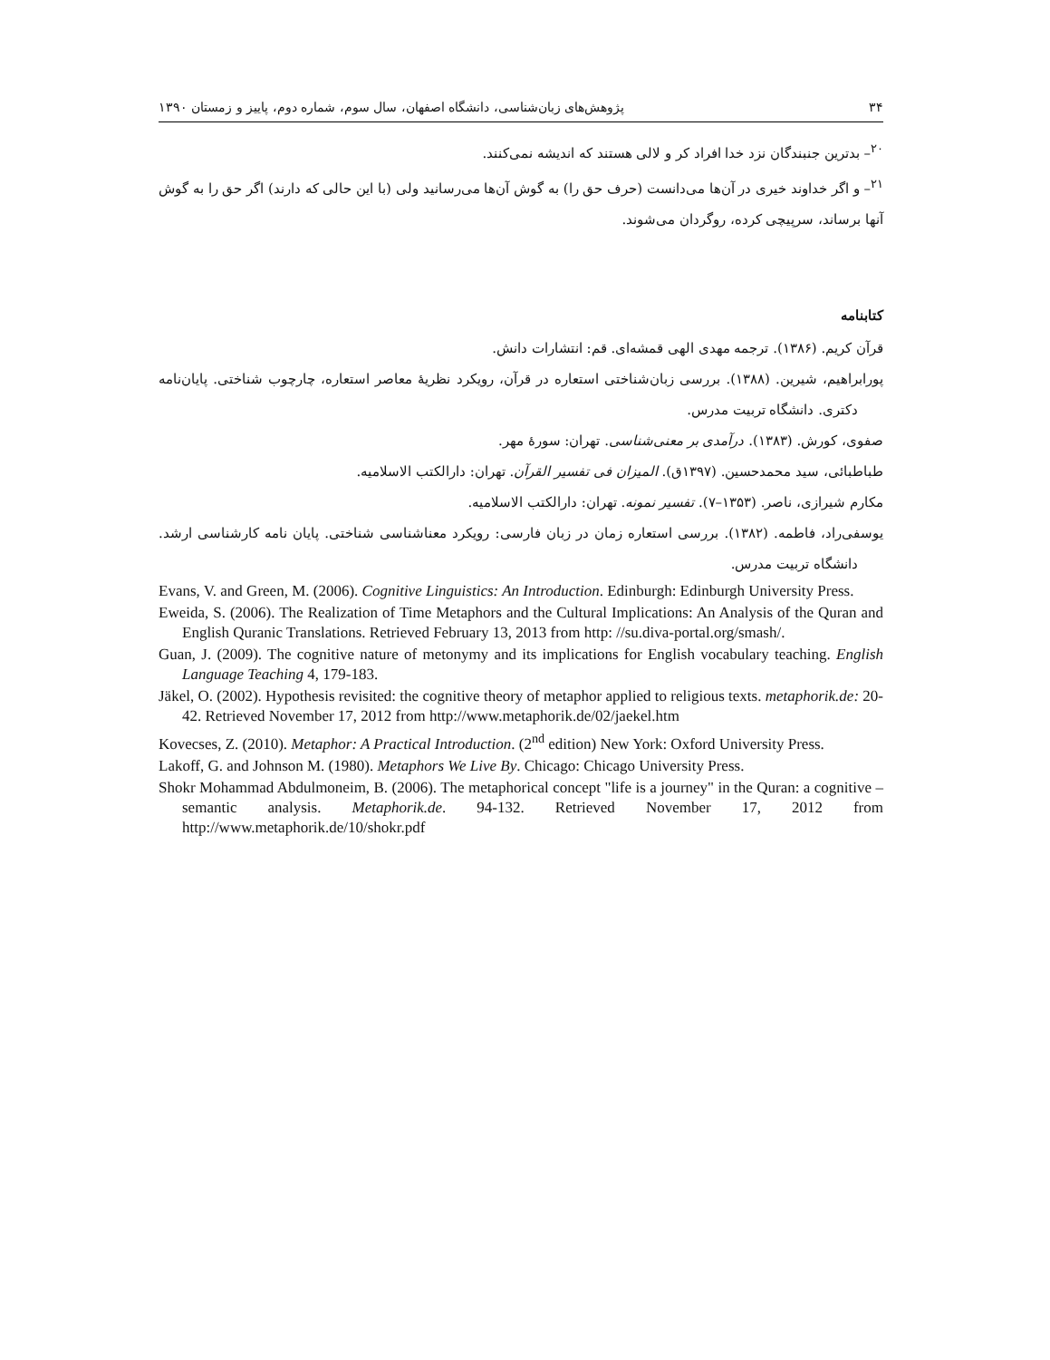۳۴ پژوهش‌های زبان‌شناسی، دانشگاه اصفهان، سال سوم، شماره دوم، پاییز و زمستان ۱۳۹۰
<sup>۲۰</sup>– بدترین جنبندگان نزد خدا افراد کر و لالی هستند که اندیشه نمی‌کنند.
<sup>۲۱</sup>– و اگر خداوند خیری در آن‌ها می‌دانست (حرف حق را) به گوش آن‌ها می‌رسانید ولی (با این حالی که دارند) اگر حق را به گوش آنها برساند، سرپیچی کرده، روگردان می‌شوند.
کتابنامه
قرآن کریم. (۱۳۸۶). ترجمه مهدی الهی قمشه‌ای. قم: انتشارات دانش.
پورابراهیم، شیرین. (۱۳۸۸). بررسی زبان‌شناختی استعاره در قرآن، رویکرد نظریهٔ معاصر استعاره، چارچوب شناختی. پایان‌نامه دکتری. دانشگاه تربیت مدرس.
صفوی، کورش. (۱۳۸۳). درآمدی بر معنی‌شناسی. تهران: سورهٔ مهر.
طباطبائی، سید محمدحسین. (۱۳۹۷ق). المیزان فی تفسیر القرآن. تهران: دارالکتب الاسلامیه.
مکارم شیرازی، ناصر. (۱۳۵۳–۷). تفسیر نمونه. تهران: دارالکتب الاسلامیه.
یوسفی‌راد، فاطمه. (۱۳۸۲). بررسی استعاره زمان در زبان فارسی: رویکرد معناشناسی شناختی. پایان نامه کارشناسی ارشد. دانشگاه تربیت مدرس.
Evans, V. and Green, M. (2006). Cognitive Linguistics: An Introduction. Edinburgh: Edinburgh University Press.
Eweida, S. (2006). The Realization of Time Metaphors and the Cultural Implications: An Analysis of the Quran and English Quranic Translations. Retrieved February 13, 2013 from http: //su.diva-portal.org/smash/.
Guan, J. (2009). The cognitive nature of metonymy and its implications for English vocabulary teaching. English Language Teaching 4, 179-183.
Jäkel, O. (2002). Hypothesis revisited: the cognitive theory of metaphor applied to religious texts. metaphorik.de: 20-42. Retrieved November 17, 2012 from http://www.metaphorik.de/02/jaekel.htm
Kovecses, Z. (2010). Metaphor: A Practical Introduction. (2<sup>nd</sup> edition) New York: Oxford University Press.
Lakoff, G. and Johnson M. (1980). Metaphors We Live By. Chicago: Chicago University Press.
Shokr Mohammad Abdulmoneim, B. (2006). The metaphorical concept "life is a journey" in the Quran: a cognitive –semantic analysis. Metaphorik.de. 94-132. Retrieved November 17, 2012 from http://www.metaphorik.de/10/shokr.pdf